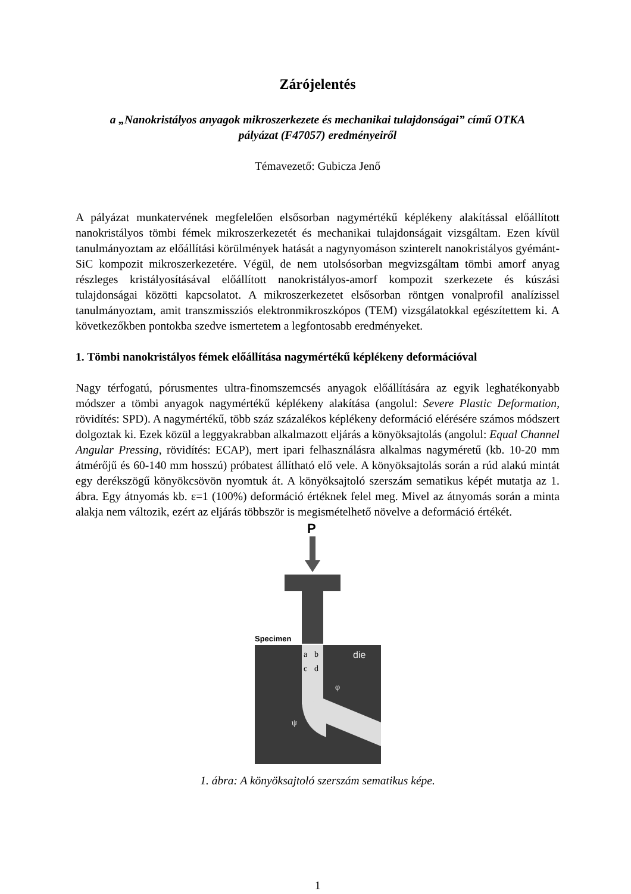Zárójelentés
a „Nanokristályos anyagok mikroszerkezete és mechanikai tulajdonságai” című OTKA
pályázat (F47057) eredményeiről
Témavezető: Gubicza Jenő
A pályázat munkatervének megfelelően elsősorban nagymértékű képlékeny alakítással előállított nanokristályos tömbi fémek mikroszerkezetét és mechanikai tulajdonságait vizsgáltam. Ezen kívül tanulmányoztam az előállítási körülmények hatását a nagynyomáson szinterelt nanokristályos gyémánt-SiC kompozit mikroszerkezetére. Végül, de nem utolsósorban megvizsgáltam tömbi amorf anyag részleges kristályosításával előállított nanokristályos-amorf kompozit szerkezete és kúszási tulajdonságai közötti kapcsolatot. A mikroszerkezetet elsősorban röntgen vonalprofil analízissel tanulmányoztam, amit transzmissziós elektronmikroszkópos (TEM) vizsgálatokkal egészítettem ki. A következőkben pontokba szedve ismertetem a legfontosabb eredményeket.
1. Tömbi nanokristályos fémek előállítása nagymértékű képlékeny deformációval
Nagy térfogatú, pórusmentes ultra-finomszemcsés anyagok előállítására az egyik leghatékonyabb módszer a tömbi anyagok nagymértékű képlékeny alakítása (angolul: Severe Plastic Deformation, rövidítés: SPD). A nagymértékű, több száz százalékos képlékeny deformáció elérésére számos módszert dolgoztak ki. Ezek közül a leggyakrabban alkalmazott eljárás a könyöksajtolás (angolul: Equal Channel Angular Pressing, rövidítés: ECAP), mert ipari felhasználásra alkalmas nagyméretű (kb. 10-20 mm átmérőjű és 60-140 mm hosszú) próbatest állítható elő vele. A könyöksajtolás során a rúd alakú mintát egy derékszögű könyökcsövön nyomtuk át. A könyöksajtoló szerszám sematikus képét mutatja az 1. ábra. Egy átnyomás kb. ε=1 (100%) deformáció értéknek felel meg. Mivel az átnyomás során a minta alakja nem változik, ezért az eljárás többször is megismételhető növelve a deformáció értékét.
P
Specimen
a
b
c
d
die
φ
ψ
1. ábra: A könyöksajtoló szerszám sematikus képe.
1